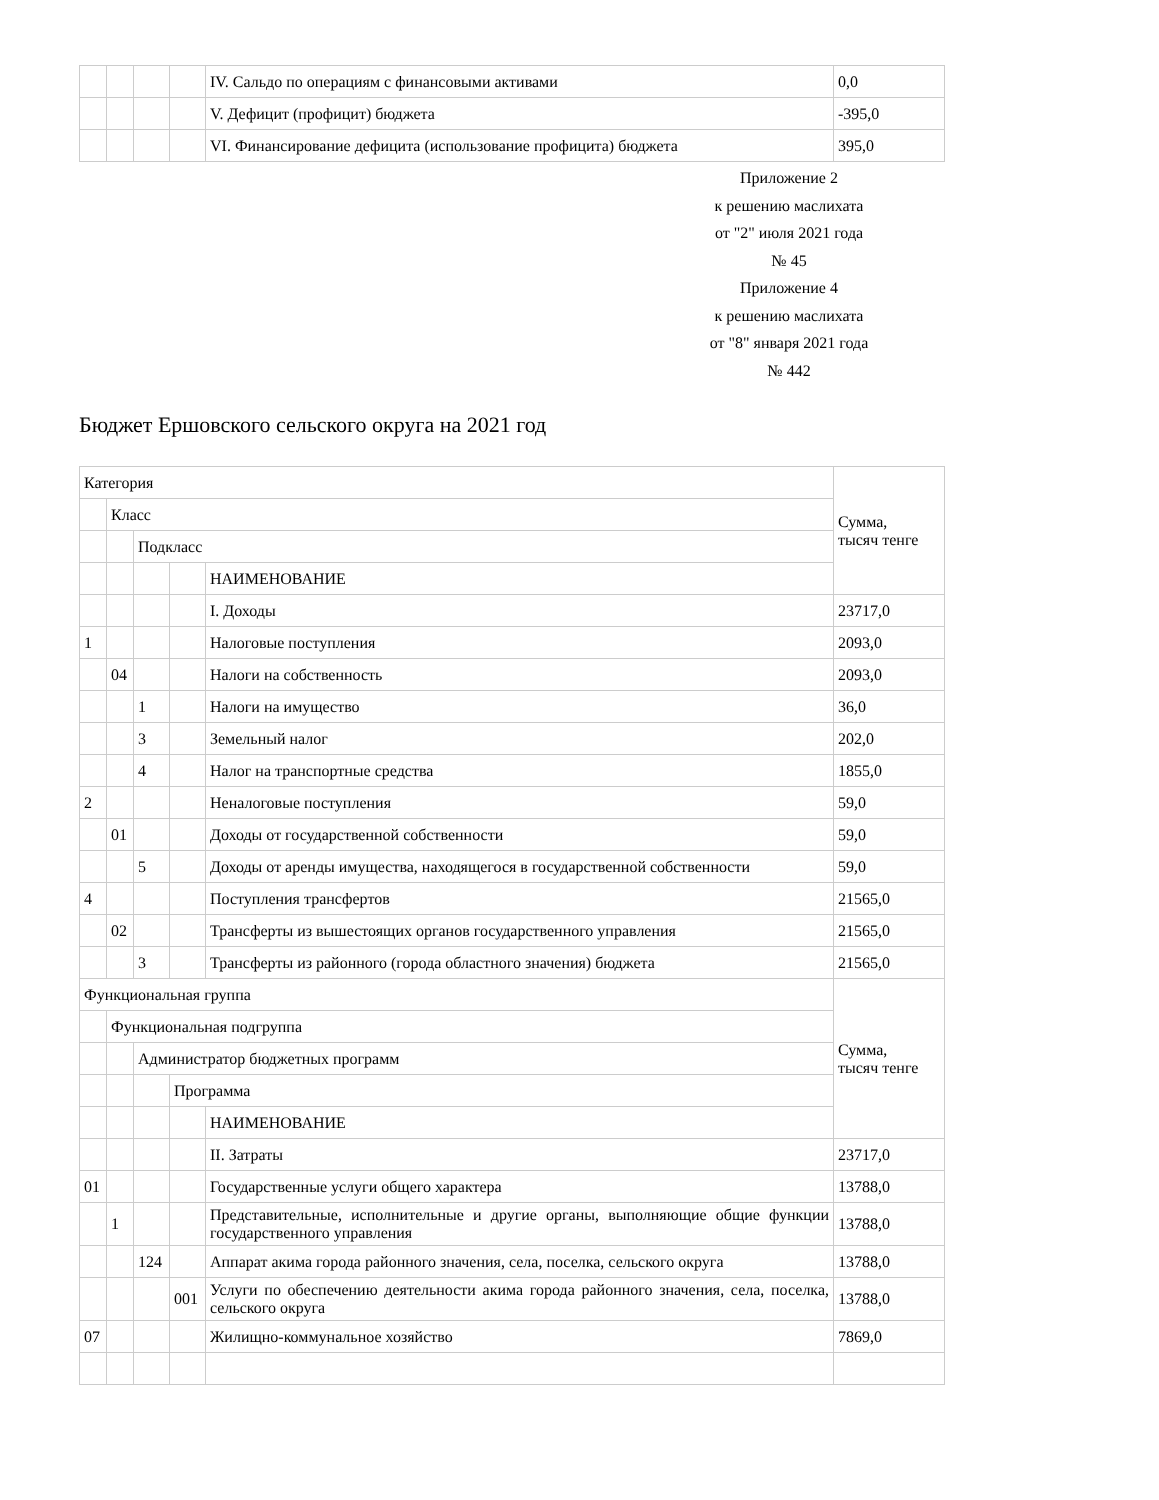| | | | | IV. Сальдо по операциям с финансовыми активами | 0,0 |
| | | | | V. Дефицит (профицит) бюджета | -395,0 |
| | | | | VI. Финансирование дефицита (использование профицита) бюджета | 395,0 |
Приложение 2
к решению маслихата
от "2" июля 2021 года
№ 45
Приложение 4
к решению маслихата
от "8" января 2021 года
№ 442
Бюджет Ершовского сельского округа на 2021 год
| Категория | | | | | Сумма, тысяч тенге |
| | Класс | | | | |
| | | Подкласс | | | |
| | | | | НАИМЕНОВАНИЕ | |
| | | | | I. Доходы | 23717,0 |
| 1 | | | | Налоговые поступления | 2093,0 |
| | 04 | | | Налоги на собственность | 2093,0 |
| | | 1 | | Налоги на имущество | 36,0 |
| | | 3 | | Земельный налог | 202,0 |
| | | 4 | | Налог на транспортные средства | 1855,0 |
| 2 | | | | Неналоговые поступления | 59,0 |
| | 01 | | | Доходы от государственной собственности | 59,0 |
| | | 5 | | Доходы от аренды имущества, находящегося в государственной собственности | 59,0 |
| 4 | | | | Поступления трансфертов | 21565,0 |
| | 02 | | | Трансферты из вышестоящих органов государственного управления | 21565,0 |
| | | 3 | | Трансферты из районного (города областного значения) бюджета | 21565,0 |
| Функциональная группа | | | | | Сумма, тысяч тенге |
| | Функциональная подгруппа | | | | |
| | | Администратор бюджетных программ | | | |
| | | | Программа | | |
| | | | | НАИМЕНОВАНИЕ | |
| | | | | II. Затраты | 23717,0 |
| 01 | | | | Государственные услуги общего характера | 13788,0 |
| | 1 | | | Представительные, исполнительные и другие органы, выполняющие общие функции государственного управления | 13788,0 |
| | | 124 | | Аппарат акима города районного значения, села, поселка, сельского округа | 13788,0 |
| | | | 001 | Услуги по обеспечению деятельности акима города районного значения, села, поселка, сельского округа | 13788,0 |
| 07 | | | | Жилищно-коммунальное хозяйство | 7869,0 |